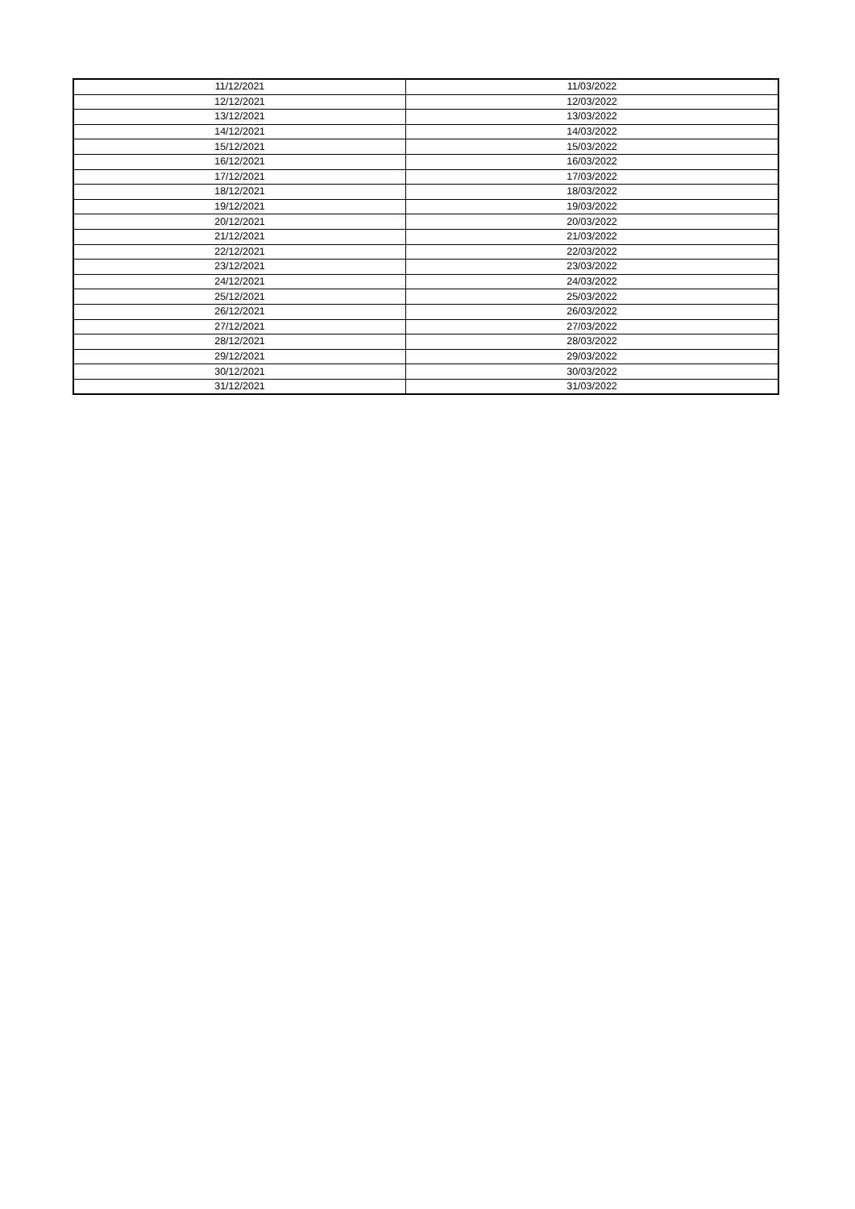| 11/12/2021 | 11/03/2022 |
| 12/12/2021 | 12/03/2022 |
| 13/12/2021 | 13/03/2022 |
| 14/12/2021 | 14/03/2022 |
| 15/12/2021 | 15/03/2022 |
| 16/12/2021 | 16/03/2022 |
| 17/12/2021 | 17/03/2022 |
| 18/12/2021 | 18/03/2022 |
| 19/12/2021 | 19/03/2022 |
| 20/12/2021 | 20/03/2022 |
| 21/12/2021 | 21/03/2022 |
| 22/12/2021 | 22/03/2022 |
| 23/12/2021 | 23/03/2022 |
| 24/12/2021 | 24/03/2022 |
| 25/12/2021 | 25/03/2022 |
| 26/12/2021 | 26/03/2022 |
| 27/12/2021 | 27/03/2022 |
| 28/12/2021 | 28/03/2022 |
| 29/12/2021 | 29/03/2022 |
| 30/12/2021 | 30/03/2022 |
| 31/12/2021 | 31/03/2022 |